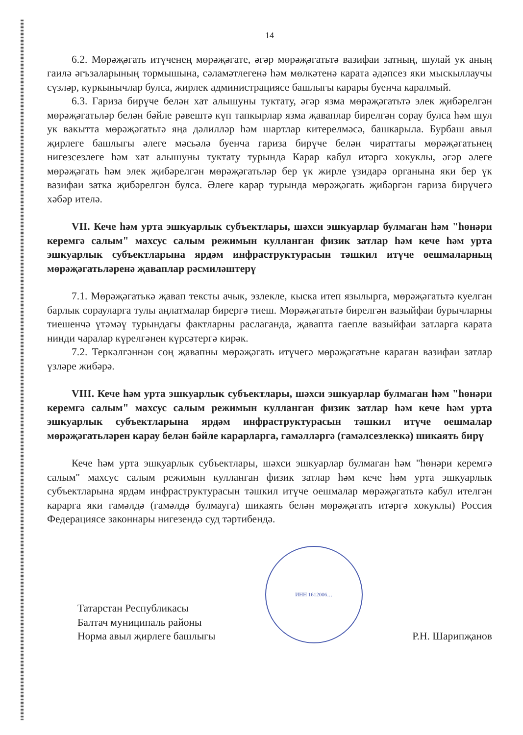14
6.2. Мөрәҗәгать итүченең мөрәҗәгате, әгәр мөрәҗәгатьтә вазифаи затның, шулай ук аның гаилә әгъзаларының тормышына, сәламәтлегенә һәм мөлкәтенә карата әдәпсез яки мыскыллаучы сүзләр, куркынычлар булса, жирлек администрациясе башлыгы карары буенча каралмый.
6.3. Гариза бирүче белән хат алышуны туктату, әгәр язма мөрәҗәгатьтә элек җибәрелгән мөрәҗәгатьләр белән бәйле рәвештә күп тапкырлар язма җаваплар бирелгән сорау булса һәм шул ук вакытта мөрәҗәгатьтә яңа дәлилләр һәм шартлар китерелмәсә, башкарыла. Бурбаш авыл җирлеге башлыгы әлеге мәсьәлә буенча гариза бирүче белән чираттагы мөрәҗәгатьнең нигезсезлеге һәм хат алышуны туктату турында Карар кабул итәргә хокуклы, әгәр әлеге мөрәҗәгать һәм элек җибәрелгән мөрәҗәгатьләр бер үк жирле үзидарә органына яки бер үк вазифаи затка җибәрелгән булса. Әлеге карар турында мөрәҗәгать җибәргән гариза бирүчегә хәбәр ителә.
VII. Кече һәм урта эшкуарлык субъектлары, шәхси эшкуарлар булмаган һәм "һөнәри керемгә салым" махсус салым режимын кулланган физик затлар һәм кече һәм урта эшкуарлык субъектларына ярдәм инфраструктурасын тәшкил итүче оешмаларның мөрәҗәгатьләренә җаваплар рәсмиләштерү
7.1. Мөрәҗәгатькә җавап тексты ачык, эзлекле, кыска итеп язылырга, мөрәҗәгатьтә куелган барлык сорауларга тулы аңлатмалар бирергә тиеш. Мөрәҗәгатьтә бирелгән вазыйфаи бурычларны тиешенчә үтәмәү турындагы фактларны раслаганда, җавапта гаепле вазыйфаи затларга карата нинди чаралар күрелгәнен күрсәтергә кирәк.
7.2. Теркәлгәннән соң җавапны мөрәҗәгать итүчегә мөрәҗәгатьне караган вазифаи затлар үзләре жибәрә.
VIII. Кече һәм урта эшкуарлык субъектлары, шәхси эшкуарлар булмаган һәм "һөнәри керемгә салым" махсус салым режимын кулланган физик затлар һәм кече һәм урта эшкуарлык субъектларына ярдәм инфраструктурасын тәшкил итүче оешмалар мөрәҗәгатьләрен карау белән бәйле карарларга, гамәлләргә (гамәлсезлеккә) шикаять бирү
Кече һәм урта эшкуарлык субъектлары, шәхси эшкуарлар булмаган һәм "һөнәри керемгә салым" махсус салым режимын кулланган физик затлар һәм кече һәм урта эшкуарлык субъектларына ярдәм инфраструктурасын тәшкил итүче оешмалар мөрәҗәгатьтә кабул ителгән карарга яки гамәлдә (гамәлдә булмауга) шикаять белән мөрәҗәгать итәргә хокуклы) Россия Федерациясе законнары нигезендә суд тәртибендә.
Татарстан Республикасы
Балтач муниципаль районы
Норма авыл җирлеге башлыгы
ИНН 1612006…
Р.Н. Шарипҗанов